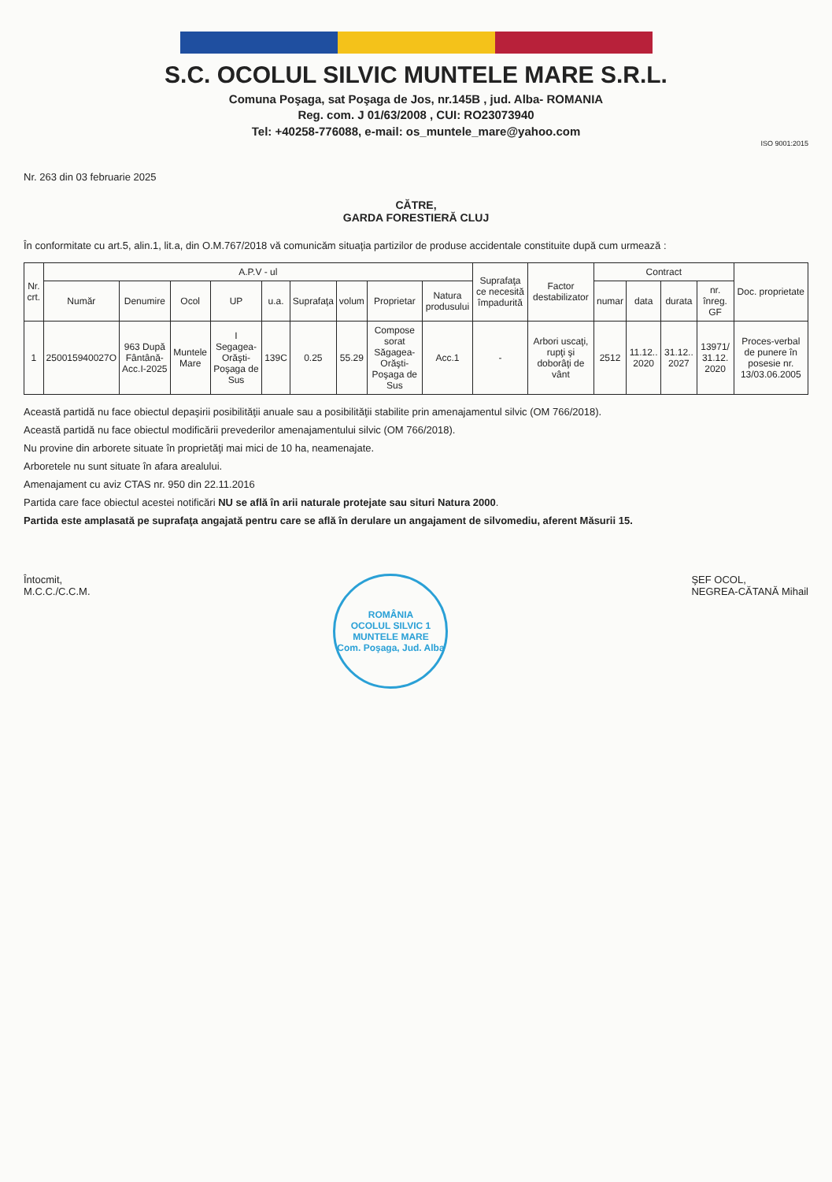S.C. OCOLUL SILVIC MUNTELE MARE S.R.L.
Comuna Poşaga, sat Poşaga de Jos, nr.145B , jud. Alba- ROMANIA
Reg. com. J 01/63/2008 , CUI: RO23073940
Tel: +40258-776088, e-mail: os_muntele_mare@yahoo.com
ISO 9001:2015
Nr. 263 din 03 februarie 2025
CĂTRE,
GARDA FORESTIERĂ CLUJ
În conformitate cu art.5, alin.1, lit.a, din O.M.767/2018 vă comunicăm situaţia partizilor de produse accidentale constituite după cum urmează :
| Nr. crt. | A.P.V - ul | | | | | | | | | Suprafaţa ce necesită împadurită | Factor destabilizator | Contract | | | | Doc. proprietate |
| --- | --- | --- | --- | --- | --- | --- | --- | --- | --- | --- | --- | --- | --- | --- | --- | --- |
| | Număr | Denumire | Ocol | UP | u.a. | Suprafaţa | volum | Proprietar | Natura produsului | | | numar | data | durata | nr. înreg. GF | |
| 1 | 250015940027O | 963 După Fântână-Acc.I-2025 | Muntele Mare | I Segagea-Orăşti-Poşaga de Sus | 139C | 0.25 | 55.29 | Compose sorat Săgagea-Orăşti-Poşaga de Sus | Acc.1 | - | Arbori uscaţi, rupţi şi doborâţi de vânt | 2512 | 11.12.. 2020 | 31.12.. 2027 | 13971/ 31.12. 2020 | Proces-verbal de punere în posesie nr. 13/03.06.2005 |
Această partidă nu face obiectul depaşirii posibilităţii anuale sau a posibilităţii stabilite prin amenajamentul silvic (OM 766/2018).
Această partidă nu face obiectul modificării prevederilor amenajamentului silvic (OM 766/2018).
Nu provine din arborete situate în proprietăţi mai mici de 10 ha, neamenajate.
Arboretele nu sunt situate în afara arealului.
Amenajament cu aviz CTAS nr. 950 din 22.11.2016
Partida care face obiectul acestei notificări NU se află în arii naturale protejate sau situri Natura 2000.
Partida este amplasată pe suprafaţa angajată pentru care se află în derulare un angajament de silvomediu, aferent Măsurii 15.
Întocmit,
M.C.C./C.C.M.
ROMÂNIA
OCOLUL SILVIC 1
MUNTELE MARE
Com. Poşaga, Jud. Alba
ŞEF OCOL,
NEGREA-CĂTANĂ Mihail